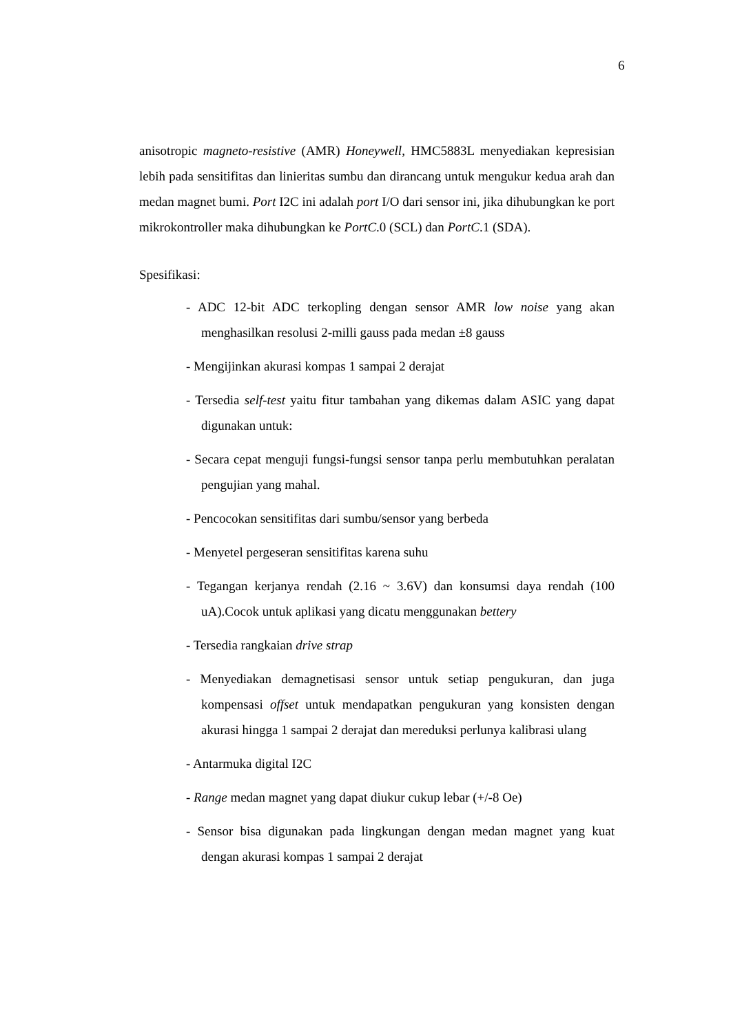6
anisotropic magneto-resistive (AMR) Honeywell, HMC5883L menyediakan kepresisian lebih pada sensitifitas dan linieritas sumbu dan dirancang untuk mengukur kedua arah dan medan magnet bumi. Port I2C ini adalah port I/O dari sensor ini, jika dihubungkan ke port mikrokontroller maka dihubungkan ke PortC.0 (SCL) dan PortC.1 (SDA).
Spesifikasi:
- ADC 12-bit ADC terkopling dengan sensor AMR low noise yang akan menghasilkan resolusi 2-milli gauss pada medan ±8 gauss
- Mengijinkan akurasi kompas 1 sampai 2 derajat
- Tersedia self-test yaitu fitur tambahan yang dikemas dalam ASIC yang dapat digunakan untuk:
- Secara cepat menguji fungsi-fungsi sensor tanpa perlu membutuhkan peralatan pengujian yang mahal.
- Pencocokan sensitifitas dari sumbu/sensor yang berbeda
- Menyetel pergeseran sensitifitas karena suhu
- Tegangan kerjanya rendah (2.16 ~ 3.6V) dan konsumsi daya rendah (100 uA).Cocok untuk aplikasi yang dicatu menggunakan bettery
- Tersedia rangkaian drive strap
- Menyediakan demagnetisasi sensor untuk setiap pengukuran, dan juga kompensasi offset untuk mendapatkan pengukuran yang konsisten dengan akurasi hingga 1 sampai 2 derajat dan mereduksi perlunya kalibrasi ulang
- Antarmuka digital I2C
- Range medan magnet yang dapat diukur cukup lebar (+/-8 Oe)
- Sensor bisa digunakan pada lingkungan dengan medan magnet yang kuat dengan akurasi kompas 1 sampai 2 derajat